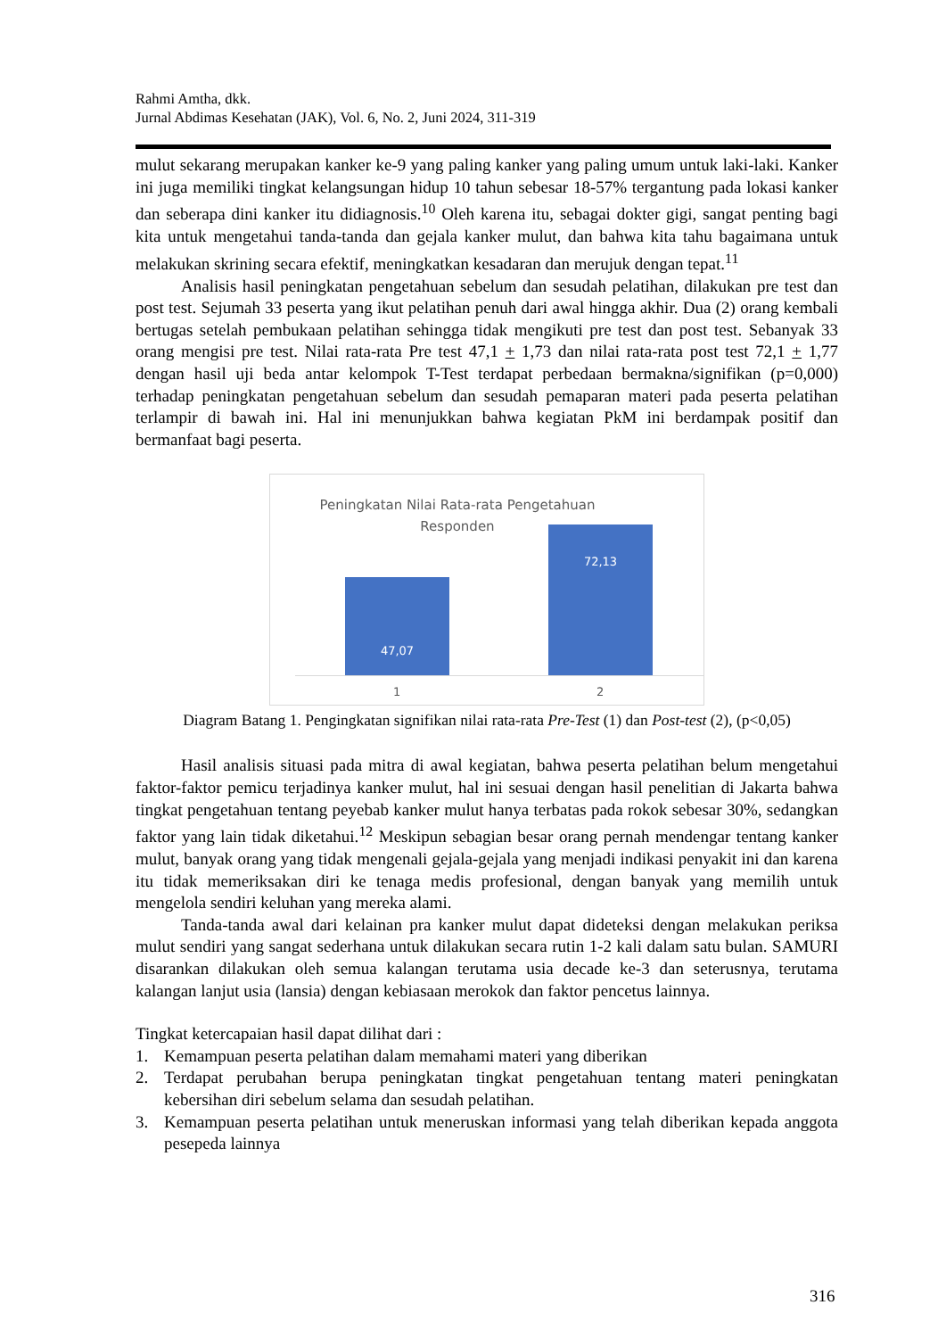Rahmi Amtha, dkk.
Jurnal Abdimas Kesehatan (JAK), Vol. 6, No. 2, Juni 2024, 311-319
mulut sekarang merupakan kanker ke-9 yang paling kanker yang paling umum untuk laki-laki. Kanker ini juga memiliki tingkat kelangsungan hidup 10 tahun sebesar 18-57% tergantung pada lokasi kanker dan seberapa dini kanker itu didiagnosis.<sup>10</sup> Oleh karena itu, sebagai dokter gigi, sangat penting bagi kita untuk mengetahui tanda-tanda dan gejala kanker mulut, dan bahwa kita tahu bagaimana untuk melakukan skrining secara efektif, meningkatkan kesadaran dan merujuk dengan tepat.<sup>11</sup>
Analisis hasil peningkatan pengetahuan sebelum dan sesudah pelatihan, dilakukan pre test dan post test. Sejumah 33 peserta yang ikut pelatihan penuh dari awal hingga akhir. Dua (2) orang kembali bertugas setelah pembukaan pelatihan sehingga tidak mengikuti pre test dan post test. Sebanyak 33 orang mengisi pre test. Nilai rata-rata Pre test 47,1 + 1,73 dan nilai rata-rata post test 72,1 + 1,77 dengan hasil uji beda antar kelompok T-Test terdapat perbedaan bermakna/signifikan (p=0,000) terhadap peningkatan pengetahuan sebelum dan sesudah pemaparan materi pada peserta pelatihan terlampir di bawah ini. Hal ini menunjukkan bahwa kegiatan PkM ini berdampak positif dan bermanfaat bagi peserta.
Peningkatan Nilai Rata-rata Pengetahuan Responden
47,07
72,13
1 2
Diagram Batang 1. Pengingkatan signifikan nilai rata-rata Pre-Test (1) dan Post-test (2), (p<0,05)
Hasil analisis situasi pada mitra di awal kegiatan, bahwa peserta pelatihan belum mengetahui faktor-faktor pemicu terjadinya kanker mulut, hal ini sesuai dengan hasil penelitian di Jakarta bahwa tingkat pengetahuan tentang peyebab kanker mulut hanya terbatas pada rokok sebesar 30%, sedangkan faktor yang lain tidak diketahui.<sup>12</sup> Meskipun sebagian besar orang pernah mendengar tentang kanker mulut, banyak orang yang tidak mengenali gejala-gejala yang menjadi indikasi penyakit ini dan karena itu tidak memeriksakan diri ke tenaga medis profesional, dengan banyak yang memilih untuk mengelola sendiri keluhan yang mereka alami.
Tanda-tanda awal dari kelainan pra kanker mulut dapat dideteksi dengan melakukan periksa mulut sendiri yang sangat sederhana untuk dilakukan secara rutin 1-2 kali dalam satu bulan. SAMURI disarankan dilakukan oleh semua kalangan terutama usia decade ke-3 dan seterusnya, terutama kalangan lanjut usia (lansia) dengan kebiasaan merokok dan faktor pencetus lainnya.
Tingkat ketercapaian hasil dapat dilihat dari :
1. Kemampuan peserta pelatihan dalam memahami materi yang diberikan
2. Terdapat perubahan berupa peningkatan tingkat pengetahuan tentang materi peningkatan kebersihan diri sebelum selama dan sesudah pelatihan.
3. Kemampuan peserta pelatihan untuk meneruskan informasi yang telah diberikan kepada anggota pesepeda lainnya
316